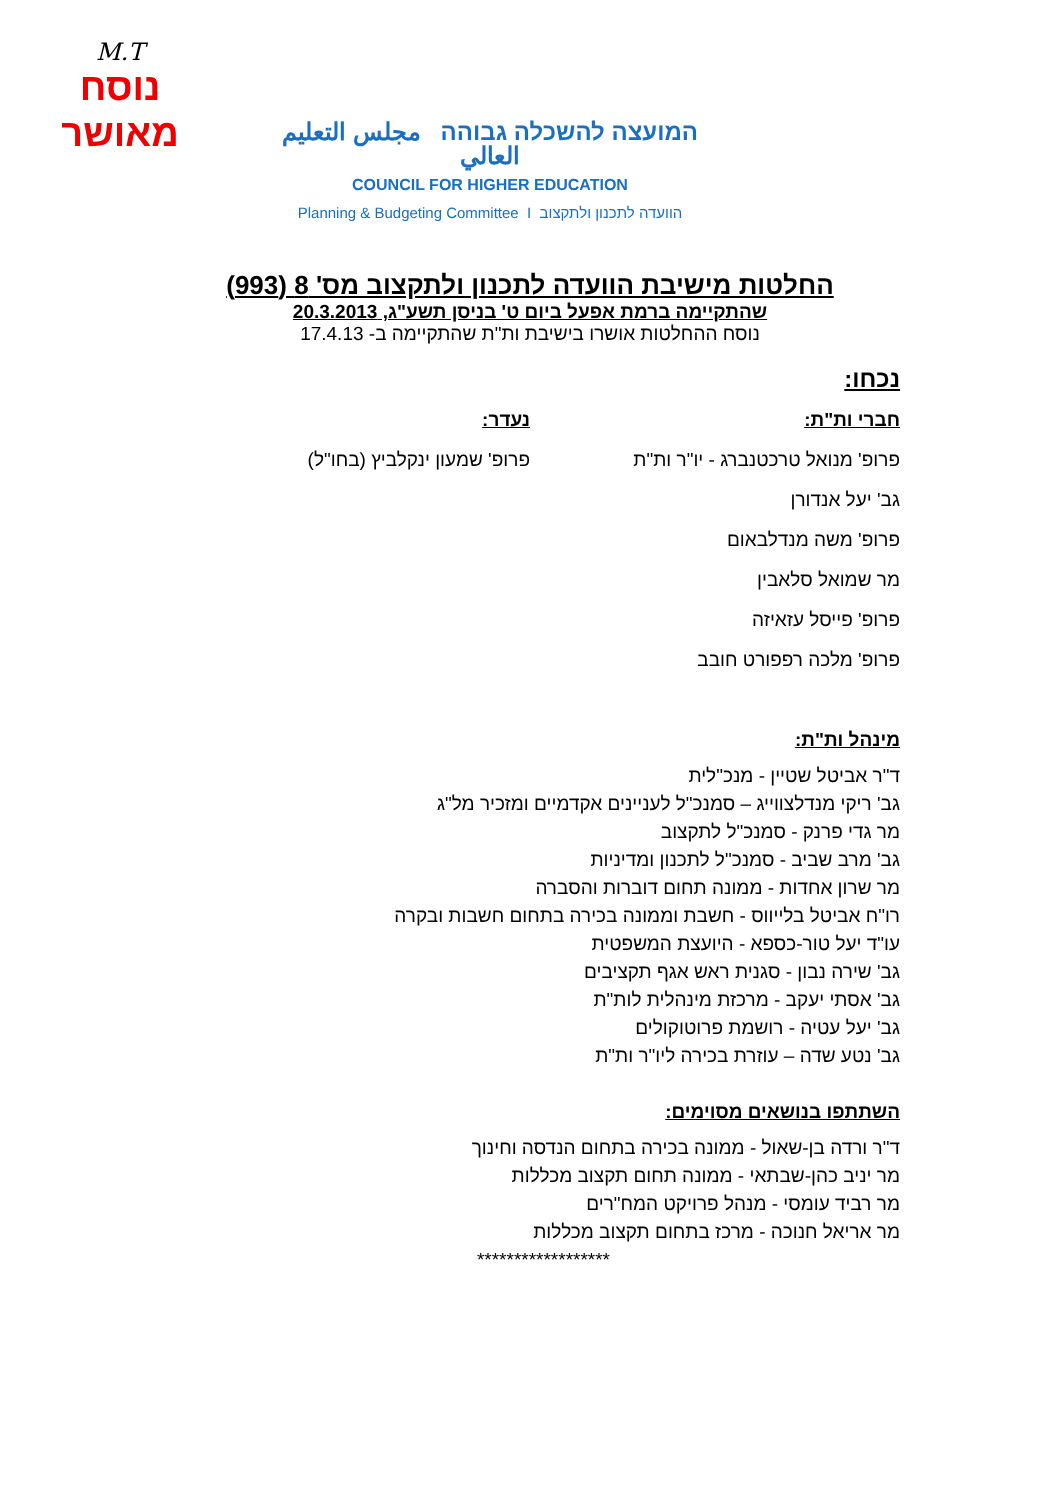M.T
נוסח
מאושר
המועצה להשכלה גבוהה مجلس التعليم العالي
COUNCIL FOR HIGHER EDUCATION
Planning & Budgeting Committee I הוועדה לתכנון ולתקצוב
החלטות מישיבת הוועדה לתכנון ולתקצוב מס' 8 (993)
שהתקיימה ברמת אפעל ביום ט' בניסן תשע"ג, 20.3.2013
נוסח ההחלטות אושרו בישיבת ות"ת שהתקיימה ב- 17.4.13
נכחו:
חברי ות"ת:
פרופ' מנואל טרכטנברג - יו"ר ות"ת
גב' יעל אנדורן
פרופ' משה מנדלבאום
מר שמואל סלאבין
פרופ' פייסל עזאיזה
פרופ' מלכה רפפורט חובב
נעדר:
פרופ' שמעון ינקלביץ (בחו"ל)
מינהל ות"ת:
ד"ר אביטל שטיין - מנכ"לית
גב' ריקי מנדלצווייג – סמנכ"ל לעניינים אקדמיים ומזכיר מל"ג
מר גדי פרנק - סמנכ"ל לתקצוב
גב' מרב שביב - סמנכ"ל לתכנון ומדיניות
מר שרון אחדות - ממונה תחום דוברות והסברה
רו"ח אביטל בלייווס - חשבת וממונה בכירה בתחום חשבות ובקרה
עו"ד יעל טור-כספא - היועצת המשפטית
גב' שירה נבון - סגנית ראש אגף תקציבים
גב' אסתי יעקב - מרכזת מינהלית לות"ת
גב' יעל עטיה - רושמת פרוטוקולים
גב' נטע שדה – עוזרת בכירה ליו"ר ות"ת
השתתפו בנושאים מסוימים:
ד"ר ורדה בן-שאול - ממונה בכירה בתחום הנדסה וחינוך
מר יניב כהן-שבתאי - ממונה תחום תקצוב מכללות
מר רביד עומסי - מנהל פרויקט המח"רים
מר אריאל חנוכה - מרכז בתחום תקצוב מכללות
******************